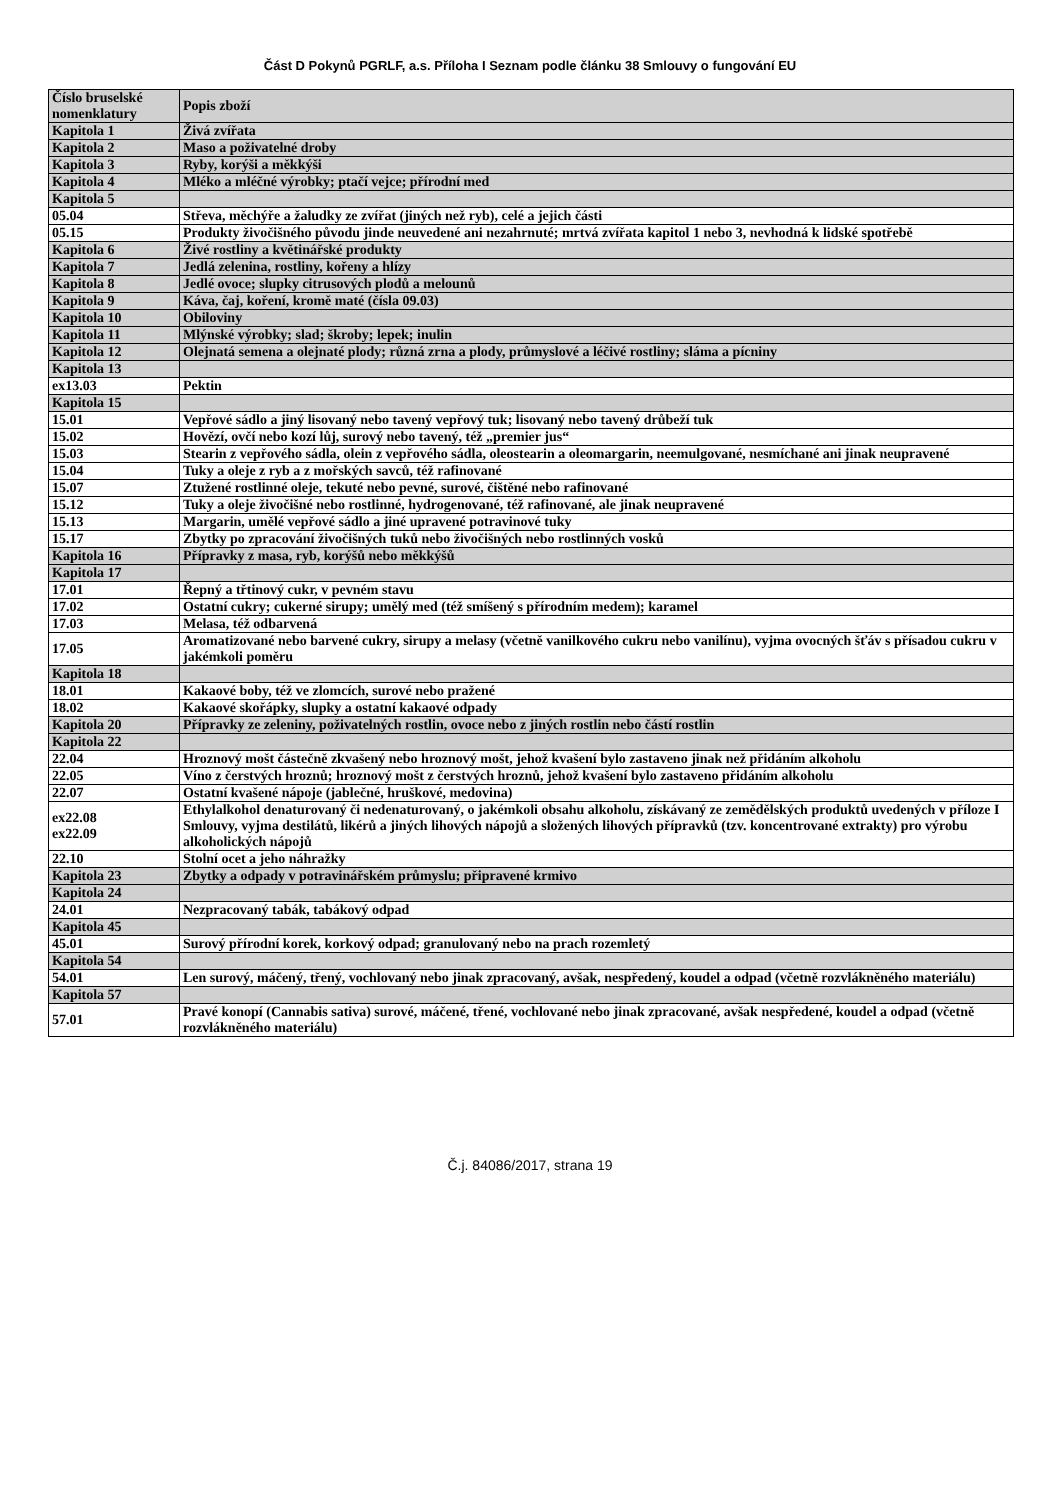Část D Pokynů PGRLF, a.s. Příloha I Seznam podle článku 38 Smlouvy o fungování EU
| Číslo bruselské nomenklatury | Popis zboží |
| Kapitola 1 | Živá zvířata |
| Kapitola 2 | Maso a poživatelné droby |
| Kapitola 3 | Ryby, korýši a měkkýši |
| Kapitola 4 | Mléko a mléčné výrobky; ptačí vejce; přírodní med |
| Kapitola 5 | |
| 05.04 | Střeva, měchýře a žaludky ze zvířat (jiných než ryb), celé a jejich části |
| 05.15 | Produkty živočišného původu jinde neuvedené ani nezahrnuté; mrtvá zvířata kapitol 1 nebo 3, nevhodná k lidské spotřebě |
| Kapitola 6 | Živé rostliny a květinářské produkty |
| Kapitola 7 | Jedlá zelenina, rostliny, kořeny a hlízy |
| Kapitola 8 | Jedlé ovoce; slupky citrusových plodů a melounů |
| Kapitola 9 | Káva, čaj, koření, kromě maté (čísla 09.03) |
| Kapitola 10 | Obiloviny |
| Kapitola 11 | Mlýnské výrobky; slad; škroby; lepek; inulin |
| Kapitola 12 | Olejnatá semena a olejnaté plody; různá zrna a plody, průmyslové a léčivé rostliny; sláma a pícniny |
| Kapitola 13 | |
| ex13.03 | Pektin |
| Kapitola 15 | |
| 15.01 | Vepřové sádlo a jiný lisovaný nebo tavený vepřový tuk; lisovaný nebo tavený drůbeží tuk |
| 15.02 | Hovězí, ovčí nebo kozí lůj, surový nebo tavený, též „premier jus“ |
| 15.03 | Stearin z vepřového sádla, olein z vepřového sádla, oleostearin a oleomargarin, neemulgované, nesmíchané ani jinak neupravené |
| 15.04 | Tuky a oleje z ryb a z mořských savců, též rafinované |
| 15.07 | Ztužené rostlinné oleje, tekuté nebo pevné, surové, čištěné nebo rafinované |
| 15.12 | Tuky a oleje živočišné nebo rostlinné, hydrogenované, též rafinované, ale jinak neupravené |
| 15.13 | Margarin, umělé vepřové sádlo a jiné upravené potravinové tuky |
| 15.17 | Zbytky po zpracování živočišných tuků nebo živočišných nebo rostlinných vosků |
| Kapitola 16 | Přípravky z masa, ryb, korýšů nebo měkkýšů |
| Kapitola 17 | |
| 17.01 | Řepný a třtinový cukr, v pevném stavu |
| 17.02 | Ostatní cukry; cukerné sirupy; umělý med (též smíšený s přírodním medem); karamel |
| 17.03 | Melasa, též odbarvená |
| 17.05 | Aromatizované nebo barvené cukry, sirupy a melasy (včetně vanilkového cukru nebo vanilínu), vyjma ovocných šťáv s přísadou cukru v jakémkoli poměru |
| Kapitola 18 | |
| 18.01 | Kakaové boby, též ve zlomcích, surové nebo pražené |
| 18.02 | Kakaové skořápky, slupky a ostatní kakaové odpady |
| Kapitola 20 | Přípravky ze zeleniny, poživatelných rostlin, ovoce nebo z jiných rostlin nebo částí rostlin |
| Kapitola 22 | |
| 22.04 | Hroznový mošt částečně zkvašený nebo hroznový mošt, jehož kvašení bylo zastaveno jinak než přidáním alkoholu |
| 22.05 | Víno z čerstvých hroznů; hroznový mošt z čerstvých hroznů, jehož kvašení bylo zastaveno přidáním alkoholu |
| 22.07 | Ostatní kvašené nápoje (jablečné, hruškové, medovina) |
| ex22.08 ex22.09 | Ethylalkohol denaturovaný či nedenaturovaný, o jakémkoli obsahu alkoholu, získávaný ze zemědělských produktů uvedených v příloze I Smlouvy, vyjma destilátů, likérů a jiných lihových nápojů a složených lihových přípravků (tzv. koncentrované extrakty) pro výrobu alkoholických nápojů |
| 22.10 | Stolní ocet a jeho náhražky |
| Kapitola 23 | Zbytky a odpady v potravinářském průmyslu; připravené krmivo |
| Kapitola 24 | |
| 24.01 | Nezpracovaný tabák, tabákový odpad |
| Kapitola 45 | |
| 45.01 | Surový přírodní korek, korkový odpad; granulovaný nebo na prach rozemletý |
| Kapitola 54 | |
| 54.01 | Len surový, máčený, třený, vochlovaný nebo jinak zpracovaný, avšak, nespředený, koudel a odpad (včetně rozvlákněného materiálu) |
| Kapitola 57 | |
| 57.01 | Pravé konopí (Cannabis sativa) surové, máčené, třené, vochlované nebo jinak zpracované, avšak nespředené, koudel a odpad (včetně rozvlákněného materiálu) |
Č.j. 84086/2017, strana 19